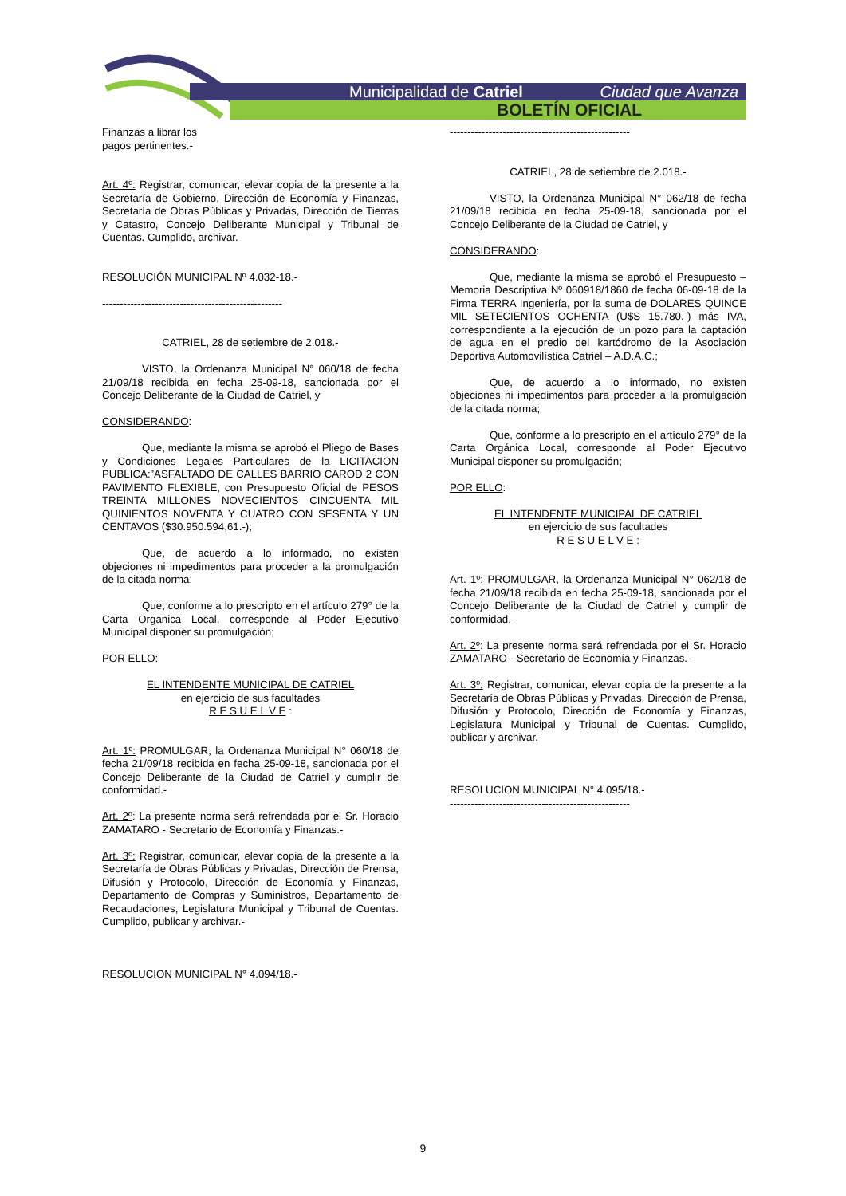Municipalidad de Catriel Ciudad que Avanza
BOLETÍN OFICIAL
Finanzas a librar los
pagos pertinentes.-
Art. 4º: Registrar, comunicar, elevar copia de la presente a la Secretaría de Gobierno, Dirección de Economía y Finanzas, Secretaría de Obras Públicas y Privadas, Dirección de Tierras y Catastro, Concejo Deliberante Municipal y Tribunal de Cuentas. Cumplido, archivar.-
RESOLUCIÓN MUNICIPAL Nº 4.032-18.-
---------------------------------------------------
CATRIEL, 28 de setiembre de 2.018.-
VISTO, la Ordenanza Municipal N° 060/18 de fecha 21/09/18 recibida en fecha 25-09-18, sancionada por el Concejo Deliberante de la Ciudad de Catriel, y
CONSIDERANDO:
Que, mediante la misma se aprobó el Pliego de Bases y Condiciones Legales Particulares de la LICITACION PUBLICA:”ASFALTADO DE CALLES BARRIO CAROD 2 CON PAVIMENTO FLEXIBLE, con Presupuesto Oficial de PESOS TREINTA MILLONES NOVECIENTOS CINCUENTA MIL QUINIENTOS NOVENTA Y CUATRO CON SESENTA Y UN CENTAVOS ($30.950.594,61.-);
Que, de acuerdo a lo informado, no existen objeciones ni impedimentos para proceder a la promulgación de la citada norma;
Que, conforme a lo prescripto en el artículo 279° de la Carta Organica Local, corresponde al Poder Ejecutivo Municipal disponer su promulgación;
POR ELLO:
EL INTENDENTE MUNICIPAL DE CATRIEL
en ejercicio de sus facultades
R E S U E L V E :
Art. 1º: PROMULGAR, la Ordenanza Municipal N° 060/18 de fecha 21/09/18 recibida en fecha 25-09-18, sancionada por el Concejo Deliberante de la Ciudad de Catriel y cumplir de conformidad.-
Art. 2º: La presente norma será refrendada por el Sr. Horacio ZAMATARO - Secretario de Economía y Finanzas.-
Art. 3º: Registrar, comunicar, elevar copia de la presente a la Secretaría de Obras Públicas y Privadas, Dirección de Prensa, Difusión y Protocolo, Dirección de Economía y Finanzas, Departamento de Compras y Suministros, Departamento de Recaudaciones, Legislatura Municipal y Tribunal de Cuentas. Cumplido, publicar y archivar.-
RESOLUCION MUNICIPAL N° 4.094/18.-
---------------------------------------------------
CATRIEL, 28 de setiembre de 2.018.-
VISTO, la Ordenanza Municipal N° 062/18 de fecha 21/09/18 recibida en fecha 25-09-18, sancionada por el Concejo Deliberante de la Ciudad de Catriel, y
CONSIDERANDO:
Que, mediante la misma se aprobó el Presupuesto – Memoria Descriptiva Nº 060918/1860 de fecha 06-09-18 de la Firma TERRA Ingeniería, por la suma de DOLARES QUINCE MIL SETECIENTOS OCHENTA (U$S 15.780.-) más IVA, correspondiente a la ejecución de un pozo para la captación de agua en el predio del kartódromo de la Asociación Deportiva Automovilística Catriel – A.D.A.C.;
Que, de acuerdo a lo informado, no existen objeciones ni impedimentos para proceder a la promulgación de la citada norma;
Que, conforme a lo prescripto en el artículo 279° de la Carta Orgánica Local, corresponde al Poder Ejecutivo Municipal disponer su promulgación;
POR ELLO:
EL INTENDENTE MUNICIPAL DE CATRIEL
en ejercicio de sus facultades
R E S U E L V E :
Art. 1º: PROMULGAR, la Ordenanza Municipal N° 062/18 de fecha 21/09/18 recibida en fecha 25-09-18, sancionada por el Concejo Deliberante de la Ciudad de Catriel y cumplir de conformidad.-
Art. 2º: La presente norma será refrendada por el Sr. Horacio ZAMATARO - Secretario de Economía y Finanzas.-
Art. 3º: Registrar, comunicar, elevar copia de la presente a la Secretaría de Obras Públicas y Privadas, Dirección de Prensa, Difusión y Protocolo, Dirección de Economía y Finanzas, Legislatura Municipal y Tribunal de Cuentas. Cumplido, publicar y archivar.-
RESOLUCION MUNICIPAL N° 4.095/18.-
---------------------------------------------------
9